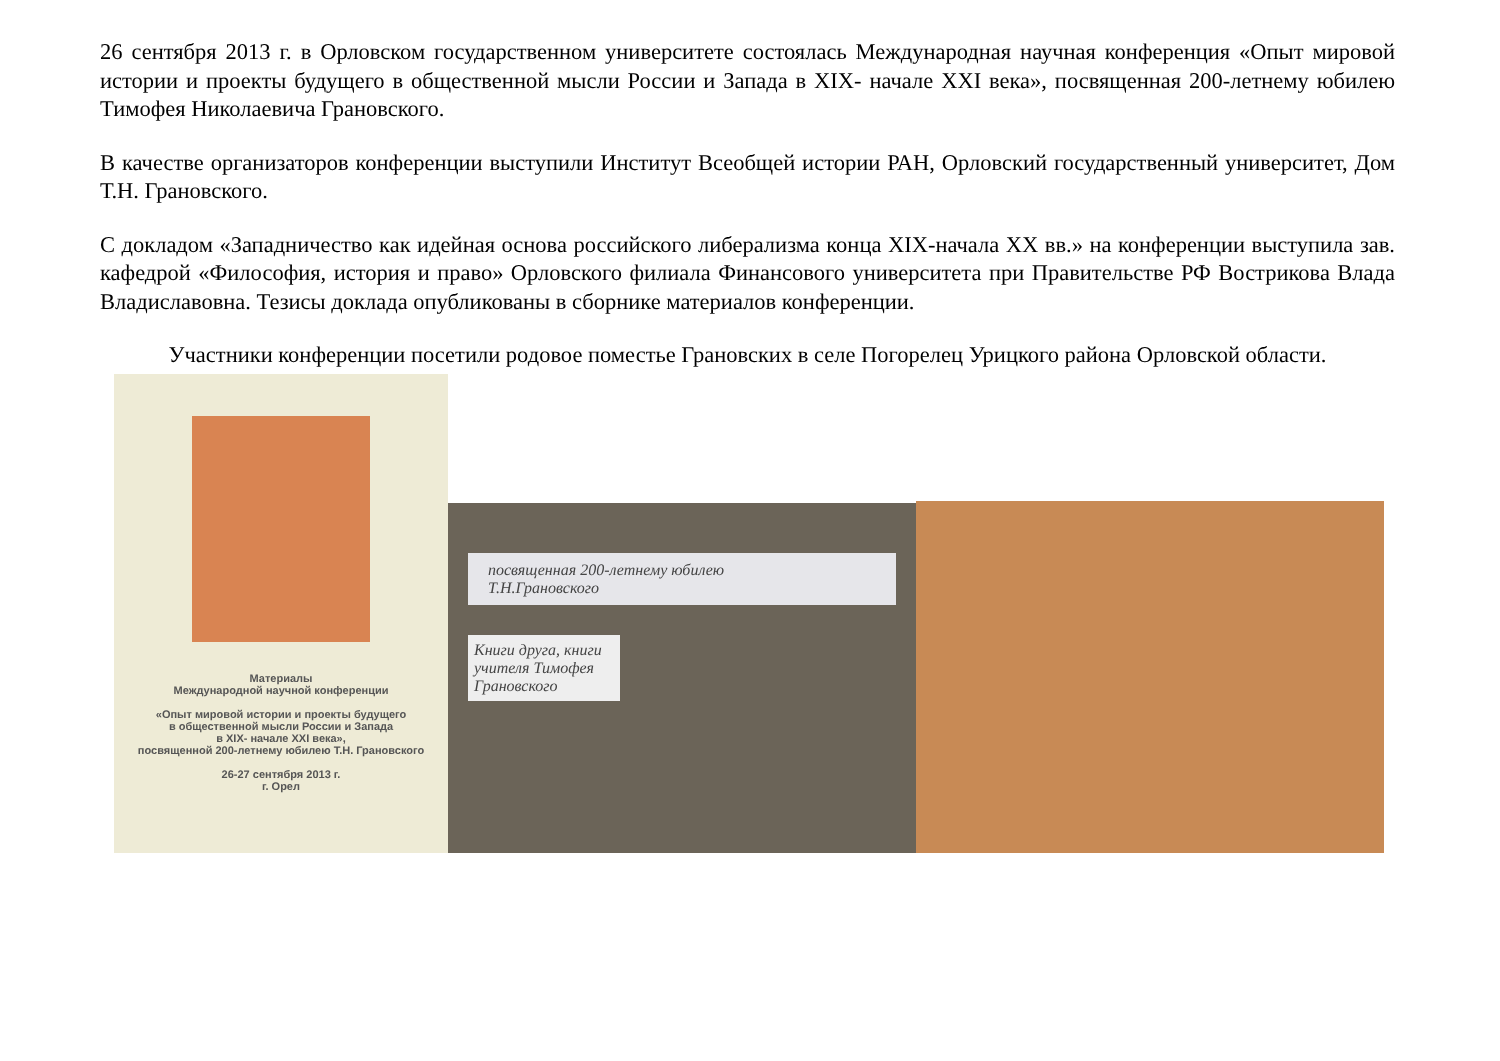26 сентября 2013 г. в Орловском государственном университете состоялась Международная научная конференция «Опыт мировой истории и проекты будущего в общественной мысли России и Запада в XIX- начале XXI века», посвященная 200-летнему юбилею Тимофея Николаевича Грановского.
В качестве организаторов конференции выступили Институт Всеобщей истории РАН, Орловский государственный университет, Дом Т.Н. Грановского.
С докладом «Западничество как идейная основа российского либерализма конца XIX-начала XX вв.» на конференции выступила зав. кафедрой «Философия, история и право» Орловского филиала Финансового университета при Правительстве РФ Вострикова Влада Владиславовна. Тезисы доклада опубликованы в сборнике материалов конференции.
Участники конференции посетили родовое поместье Грановских в селе Погорелец Урицкого района Орловской области.
Материалы
Международной научной конференции
«Опыт мировой истории и проекты будущего
в общественной мысли России и Запада
в XIX- начале XXI века»,
посвященной 200-летнему юбилею Т.Н. Грановского
26-27 сентября 2013 г.
г. Орел
посвященная 200-летнему юбилею
Т.Н.Грановского
Книги друга, книги учителя Тимофея Грановского